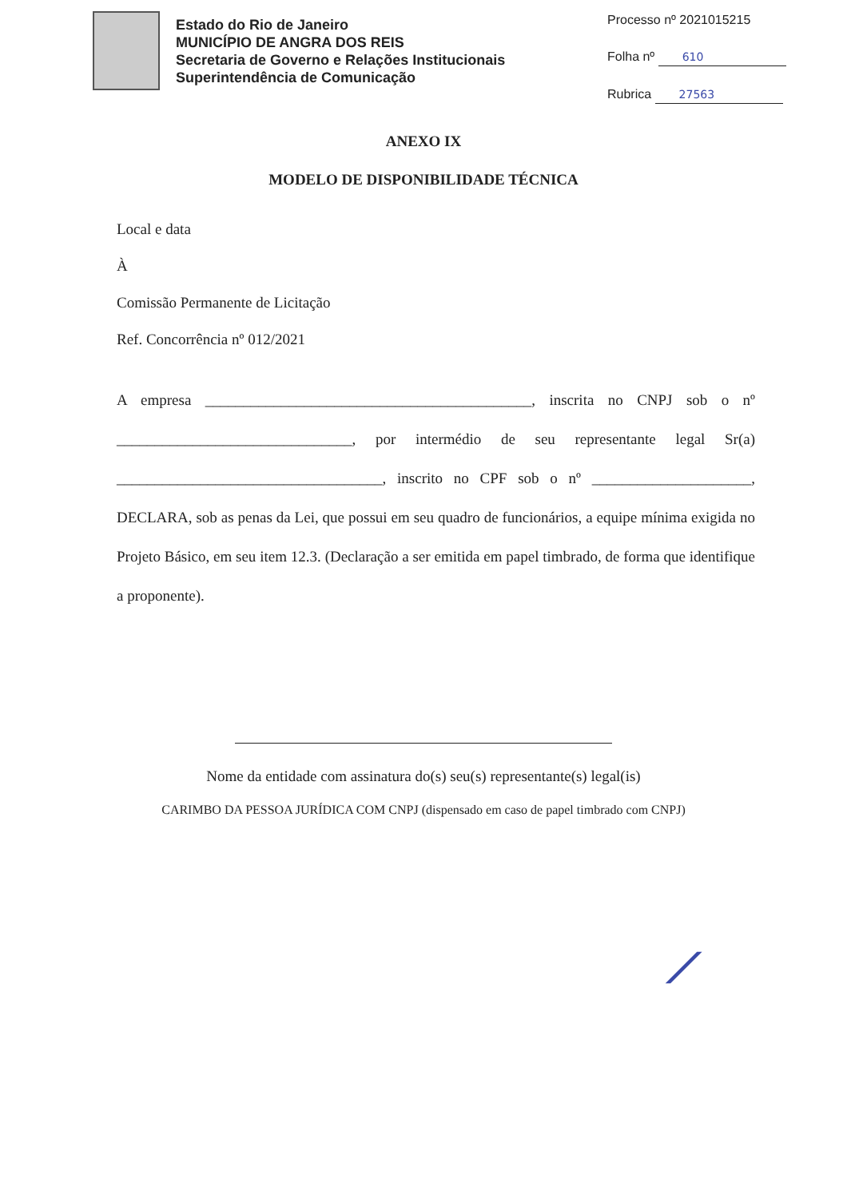Estado do Rio de Janeiro
MUNICÍPIO DE ANGRA DOS REIS
Secretaria de Governo e Relações Institucionais
Superintendência de Comunicação
Processo nº 2021015215
Folha nº 610
Rubrica 27563
ANEXO IX
MODELO DE DISPONIBILIDADE TÉCNICA
Local e data
À
Comissão Permanente de Licitação
Ref. Concorrência nº 012/2021
A empresa ___________________________________________, inscrita no CNPJ sob o nº _______________________________, por intermédio de seu representante legal Sr(a) ___________________________________, inscrito no CPF sob o nº _____________________, DECLARA, sob as penas da Lei, que possui em seu quadro de funcionários, a equipe mínima exigida no Projeto Básico, em seu item 12.3. (Declaração a ser emitida em papel timbrado, de forma que identifique a proponente).
Nome da entidade com assinatura do(s) seu(s) representante(s) legal(is)
CARIMBO DA PESSOA JURÍDICA COM CNPJ (dispensado em caso de papel timbrado com CNPJ)
⟋